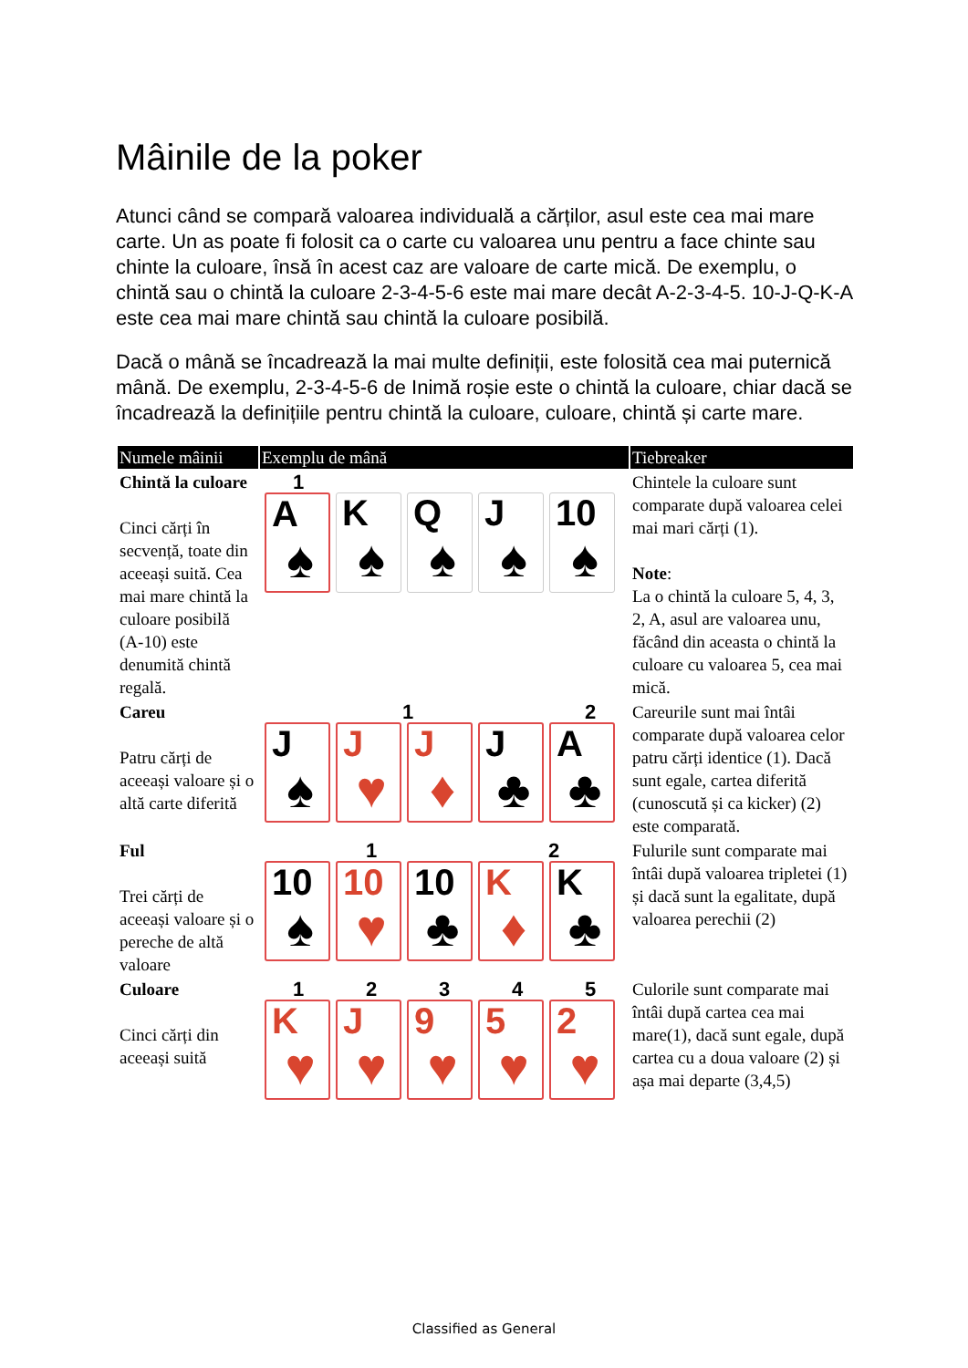Mâinile de la poker
Atunci când se compară valoarea individuală a cărților, asul este cea mai mare carte. Un as poate fi folosit ca o carte cu valoarea unu pentru a face chinte sau chinte la culoare, însă în acest caz are valoare de carte mică. De exemplu, o chintă sau o chintă la culoare 2-3-4-5-6 este mai mare decât A-2-3-4-5. 10-J-Q-K-A este cea mai mare chintă sau chintă la culoare posibilă.
Dacă o mână se încadrează la mai multe definiții, este folosită cea mai puternică mână. De exemplu, 2-3-4-5-6 de Inimă roșie este o chintă la culoare, chiar dacă se încadrează la definițiile pentru chintă la culoare, culoare, chintă și carte mare.
| Numele mâinii | Exemplu de mână | Tiebreaker |
| --- | --- | --- |
| Chintă la culoare Cinci cărți în secvență, toate din aceeași suită. Cea mai mare chintă la culoare posibilă (A-10) este denumită chintă regală. | 1 A ♠ K ♠ Q ♠ J ♠ 10 ♠ | Chintele la culoare sunt comparate după valoarea celei mai mari cărți (1). Note : La o chintă la culoare 5, 4, 3, 2, A, asul are valoarea unu, făcând din aceasta o chintă la culoare cu valoarea 5, cea mai mică. |
| Careu Patru cărți de aceeași valoare și o altă carte diferită | 1 2 J ♠ J ♥ J ♦ J ♣ A ♣ | Careurile sunt mai întâi comparate după valoarea celor patru cărți identice (1). Dacă sunt egale, cartea diferită (cunoscută și ca kicker) (2) este comparată. |
| Ful Trei cărți de aceeași valoare și o pereche de altă valoare | 1 2 10 ♠ 10 ♥ 10 ♣ K ♦ K ♣ | Fulurile sunt comparate mai întâi după valoarea tripletei (1) și dacă sunt la egalitate, după valoarea perechii (2) |
| Culoare Cinci cărți din aceeași suită | 1 2 3 4 5 K ♥ J ♥ 9 ♥ 5 ♥ 2 ♥ | Culorile sunt comparate mai întâi după cartea cea mai mare(1), dacă sunt egale, după cartea cu a doua valoare (2) și așa mai departe (3,4,5) |
Classified as General